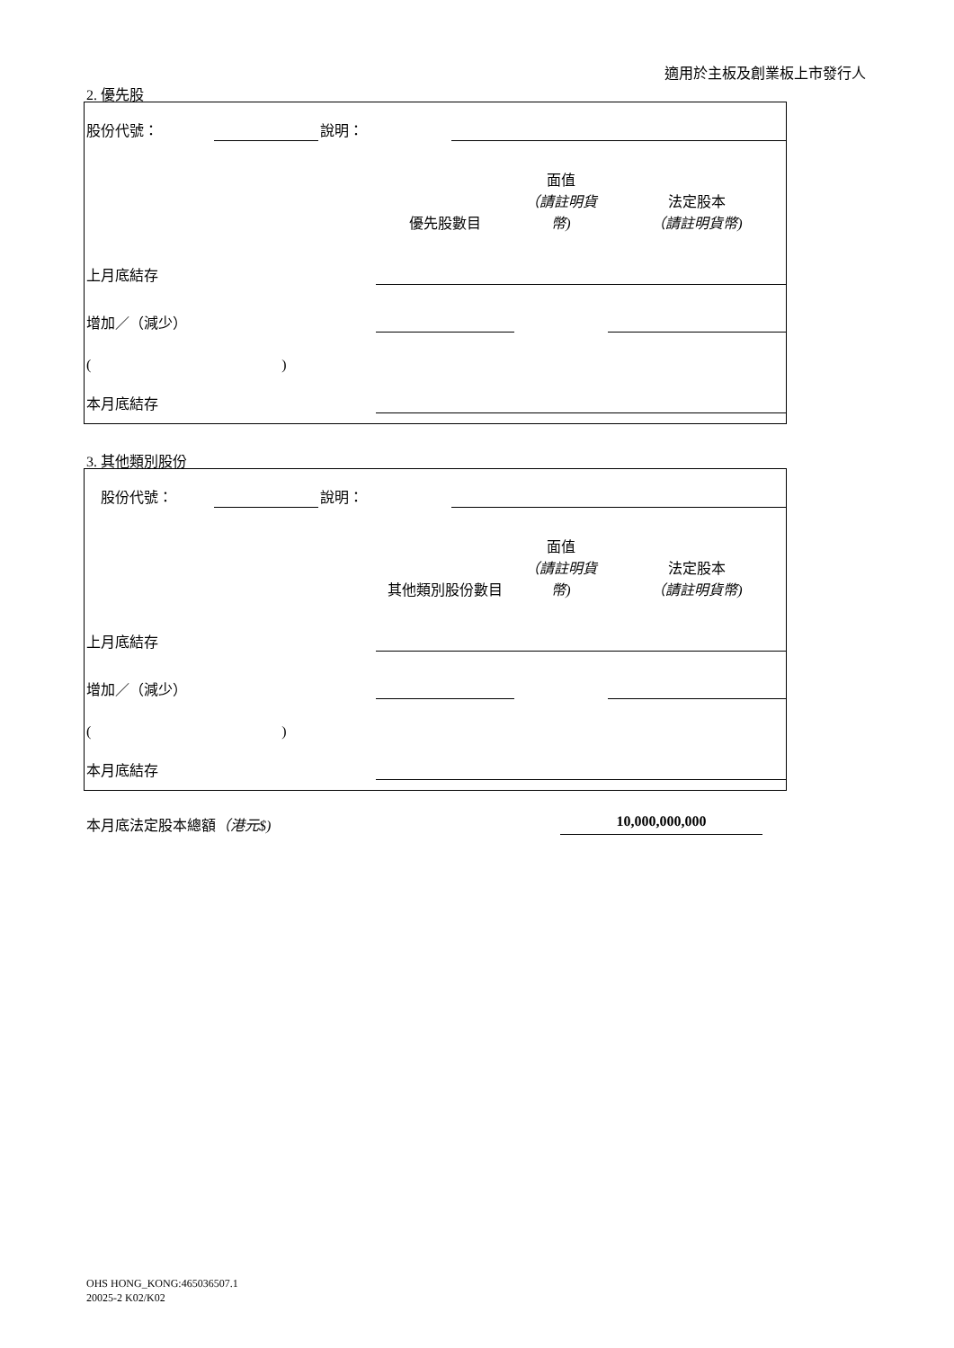適用於主板及創業板上市發行人
2. 優先股
| 股份代號： | | 說明： | | |
| | 優先股數目 | 面值 （請註明貨幣) | 法定股本 （請註明貨幣) |
| 上月底結存 | | | |
| 增加／（減少） | | | |
| ( ) | | | |
| 本月底結存 | | | |
3. 其他類別股份
| 股份代號： | | 說明： | | |
| | 其他類別股份數目 | 面值 （請註明貨幣) | 法定股本 （請註明貨幣) |
| 上月底結存 | | | |
| 增加／（減少） | | | |
| ( ) | | | |
| 本月底結存 | | | |
本月底法定股本總額（港元$) 10,000,000,000
OHS HONG_KONG:465036507.1
20025-2 K02/K02